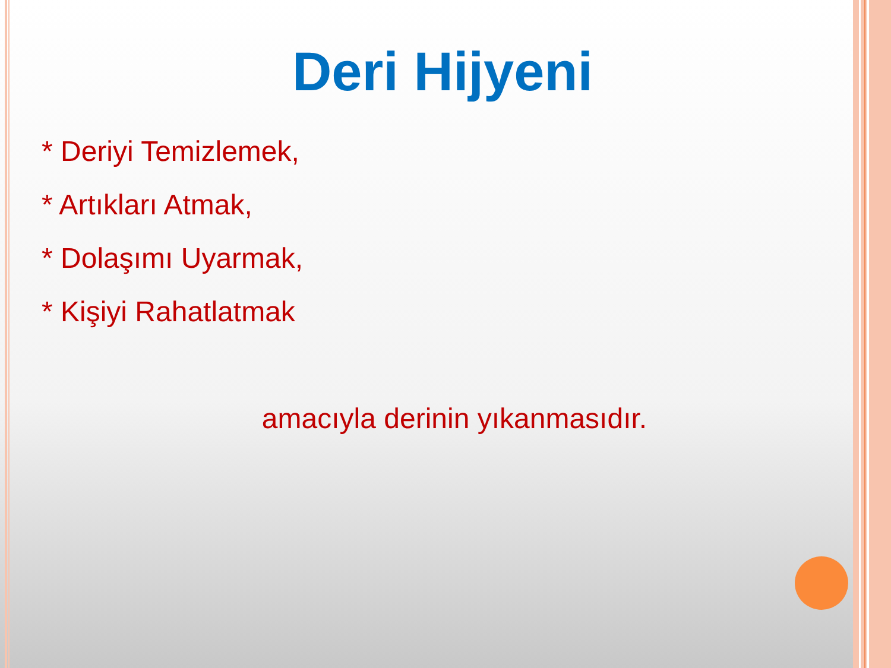Deri Hijyeni
* Deriyi Temizlemek,
* Artıkları Atmak,
* Dolaşımı Uyarmak,
* Kişiyi Rahatlatmak
amacıyla derinin yıkanmasıdır.